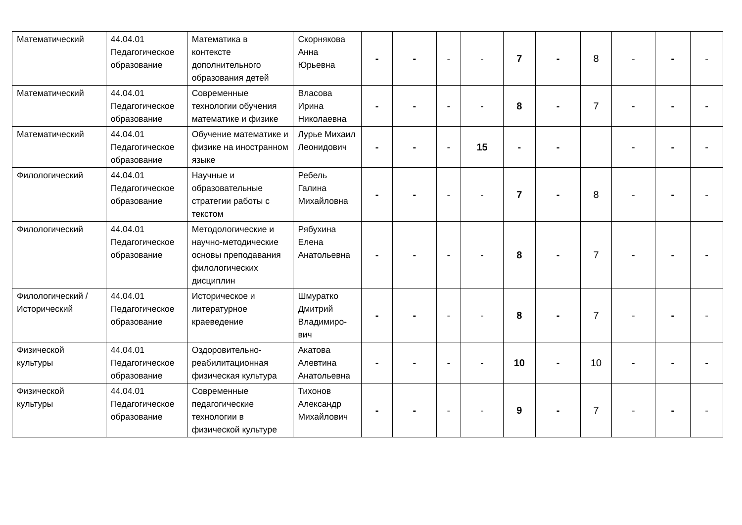| Математический | 44.04.01 Педагогическое образование | Математика в контексте дополнительного образования детей | Скорнякова Анна Юрьевна | - | - | - | - | 7 | - | 8 | - | - | - |
| Математический | 44.04.01 Педагогическое образование | Современные технологии обучения математике и физике | Власова Ирина Николаевна | - | - | - | - | 8 | - | 7 | - | - | - |
| Математический | 44.04.01 Педагогическое образование | Обучение математике и физике на иностранном языке | Лурье Михаил Леонидович | - | - | - | 15 | - | - | | - | - | - |
| Филологический | 44.04.01 Педагогическое образование | Научные и образовательные стратегии работы с текстом | Ребель Галина Михайловна | - | - | - | - | 7 | - | 8 | - | - | - |
| Филологический | 44.04.01 Педагогическое образование | Методологические и научно-методические основы преподавания филологических дисциплин | Рябухина Елена Анатольевна | - | - | - | - | 8 | - | 7 | - | - | - |
| Филологический /Исторический | 44.04.01 Педагогическое образование | Историческое и литературное краеведение | Шмуратко Дмитрий Владимиро-вич | - | - | - | - | 8 | - | 7 | - | - | - |
| Физической культуры | 44.04.01 Педагогическое образование | Оздоровительно-реабилитационная физическая культура | Акатова Алевтина Анатольевна | - | - | - | - | 10 | - | 10 | - | - | - |
| Физической культуры | 44.04.01 Педагогическое образование | Современные педагогические технологии в физической культуре | Тихонов Александр Михайлович | - | - | - | - | 9 | - | 7 | - | - | - |